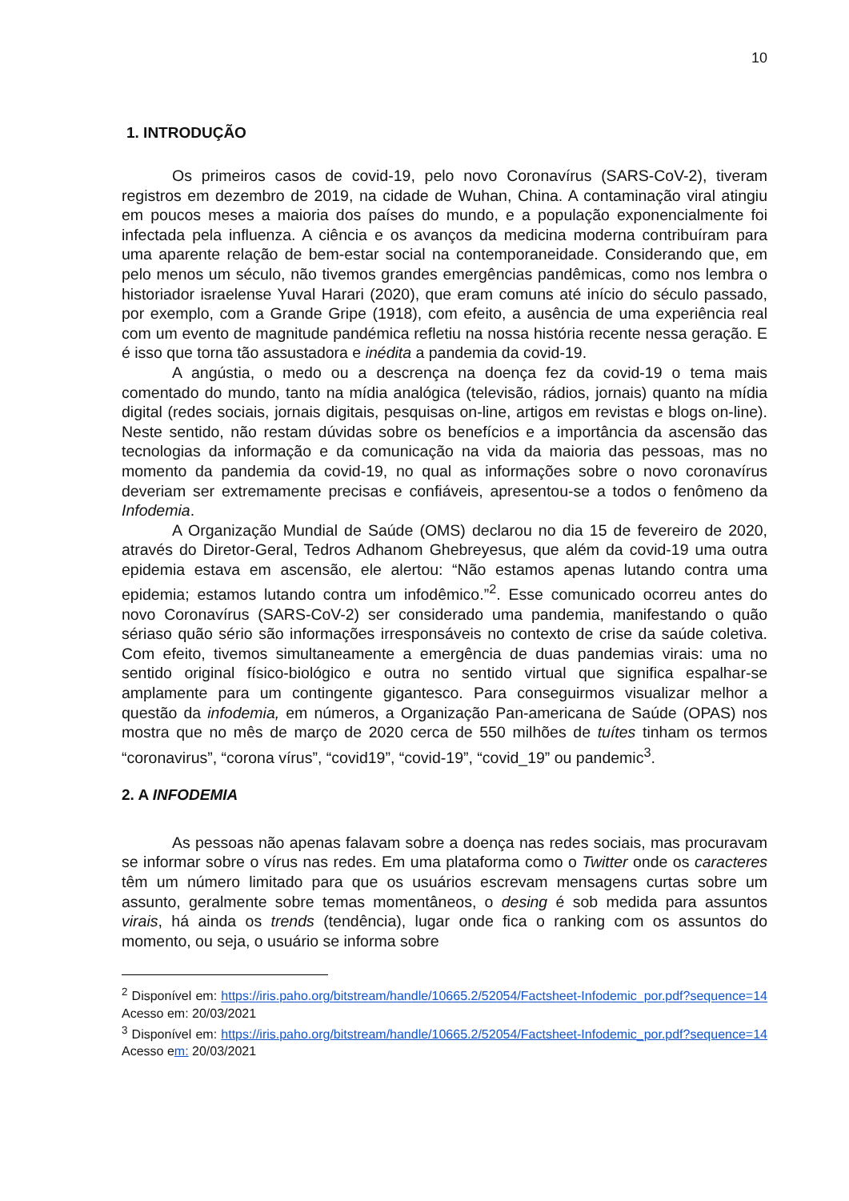10
1. INTRODUÇÃO
Os primeiros casos de covid-19, pelo novo Coronavírus (SARS-CoV-2), tiveram registros em dezembro de 2019, na cidade de Wuhan, China. A contaminação viral atingiu em poucos meses a maioria dos países do mundo, e a população exponencialmente foi infectada pela influenza. A ciência e os avanços da medicina moderna contribuíram para uma aparente relação de bem-estar social na contemporaneidade. Considerando que, em pelo menos um século, não tivemos grandes emergências pandêmicas, como nos lembra o historiador israelense Yuval Harari (2020), que eram comuns até início do século passado, por exemplo, com a Grande Gripe (1918), com efeito, a ausência de uma experiência real com um evento de magnitude pandémica refletiu na nossa história recente nessa geração. E é isso que torna tão assustadora e inédita a pandemia da covid-19.
A angústia, o medo ou a descrença na doença fez da covid-19 o tema mais comentado do mundo, tanto na mídia analógica (televisão, rádios, jornais) quanto na mídia digital (redes sociais, jornais digitais, pesquisas on-line, artigos em revistas e blogs on-line). Neste sentido, não restam dúvidas sobre os benefícios e a importância da ascensão das tecnologias da informação e da comunicação na vida da maioria das pessoas, mas no momento da pandemia da covid-19, no qual as informações sobre o novo coronavírus deveriam ser extremamente precisas e confiáveis, apresentou-se a todos o fenômeno da Infodemia.
A Organização Mundial de Saúde (OMS) declarou no dia 15 de fevereiro de 2020, através do Diretor-Geral, Tedros Adhanom Ghebreyesus, que além da covid-19 uma outra epidemia estava em ascensão, ele alertou: “Não estamos apenas lutando contra uma epidemia; estamos lutando contra um infodêmico.”<sup>2</sup>. Esse comunicado ocorreu antes do novo Coronavírus (SARS-CoV-2) ser considerado uma pandemia, manifestando o quão sériaso quão sério são informações irresponsáveis no contexto de crise da saúde coletiva. Com efeito, tivemos simultaneamente a emergência de duas pandemias virais: uma no sentido original físico-biológico e outra no sentido virtual que significa espalhar-se amplamente para um contingente gigantesco. Para conseguirmos visualizar melhor a questão da infodemia, em números, a Organização Pan-americana de Saúde (OPAS) nos mostra que no mês de março de 2020 cerca de 550 milhões de tuítes tinham os termos “coronavirus”, “corona vírus”, “covid19”, “covid-19”, “covid_19” ou pandemic<sup>3</sup>.
2. A INFODEMIA
As pessoas não apenas falavam sobre a doença nas redes sociais, mas procuravam se informar sobre o vírus nas redes. Em uma plataforma como o Twitter onde os caracteres têm um número limitado para que os usuários escrevam mensagens curtas sobre um assunto, geralmente sobre temas momentâneos, o desing é sob medida para assuntos virais, há ainda os trends (tendência), lugar onde fica o ranking com os assuntos do momento, ou seja, o usuário se informa sobre
<sup>2</sup> Disponível em: https://iris.paho.org/bitstream/handle/10665.2/52054/Factsheet-Infodemic_por.pdf?sequence=14 Acesso em: 20/03/2021
<sup>3</sup> Disponível em: https://iris.paho.org/bitstream/handle/10665.2/52054/Factsheet-Infodemic_por.pdf?sequence=14 Acesso em: 20/03/2021